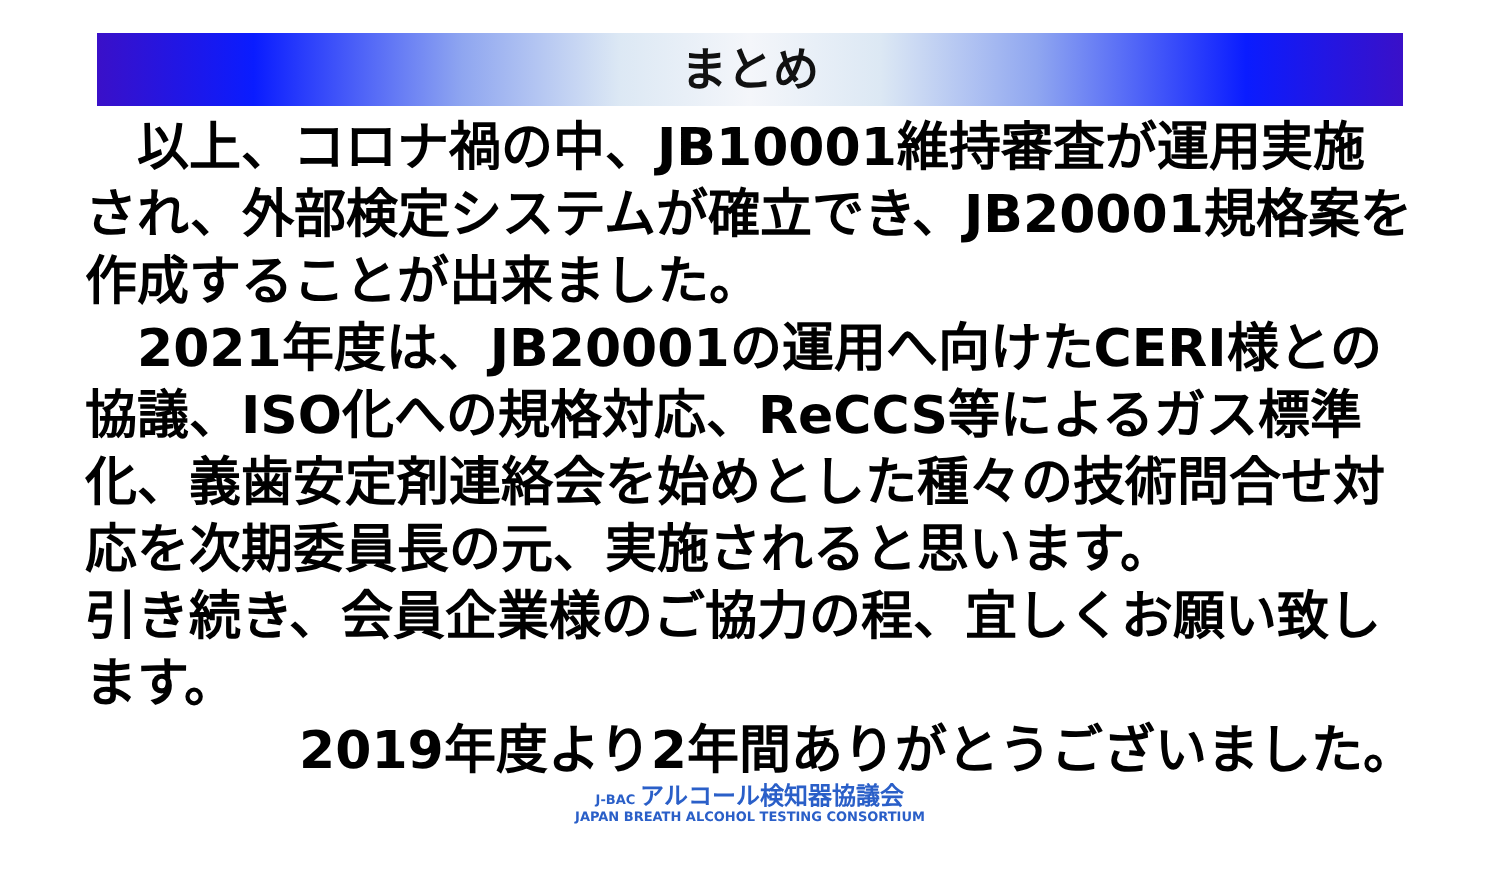まとめ
　以上、コロナ禍の中、JB10001維持審査が運用実施され、外部検定システムが確立でき、JB20001規格案を作成することが出来ました。
　2021年度は、JB20001の運用へ向けたCERI様との協議、ISO化への規格対応、ReCCS等によるガス標準化、義歯安定剤連絡会を始めとした種々の技術問合せ対応を次期委員長の元、実施されると思います。
引き続き、会員企業様のご協力の程、宜しくお願い致します。
2019年度より2年間ありがとうございました。
J-BAC アルコール検知器協議会
JAPAN BREATH ALCOHOL TESTING CONSORTIUM